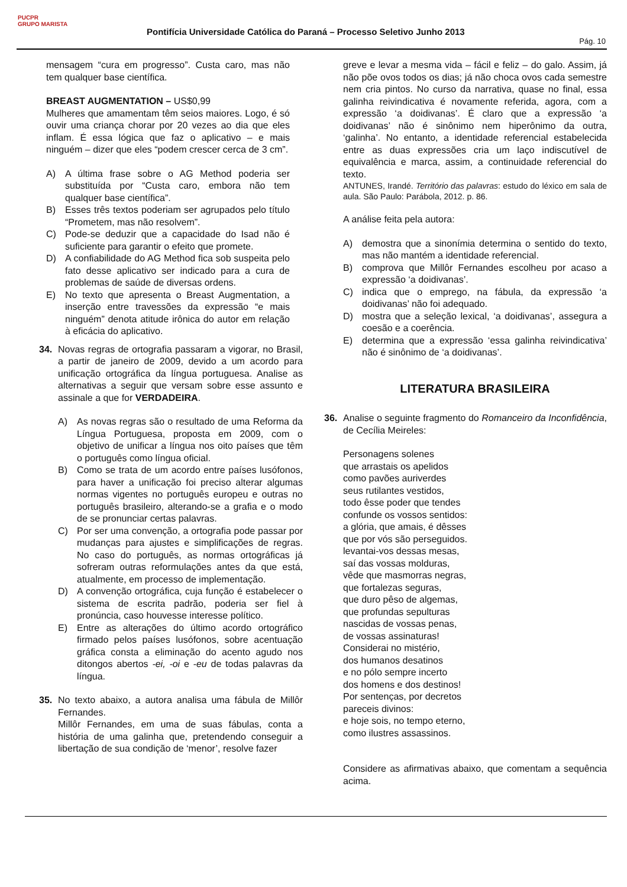PUCPR
GRUPO MARISTA
Pontifícia Universidade Católica do Paraná – Processo Seletivo Junho 2013
Pág. 10
mensagem “cura em progresso”. Custa caro, mas não tem qualquer base científica.
BREAST AUGMENTATION – US$0,99
Mulheres que amamentam têm seios maiores. Logo, é só ouvir uma criança chorar por 20 vezes ao dia que eles inflam. É essa lógica que faz o aplicativo – e mais ninguém – dizer que eles “podem crescer cerca de 3 cm”.
A) A última frase sobre o AG Method poderia ser substituída por “Custa caro, embora não tem qualquer base científica”.
B) Esses três textos poderiam ser agrupados pelo título “Prometem, mas não resolvem”.
C) Pode-se deduzir que a capacidade do Isad não é suficiente para garantir o efeito que promete.
D) A confiabilidade do AG Method fica sob suspeita pelo fato desse aplicativo ser indicado para a cura de problemas de saúde de diversas ordens.
E) No texto que apresenta o Breast Augmentation, a inserção entre travessões da expressão “e mais ninguém” denota atitude irônica do autor em relação à eficácia do aplicativo.
34. Novas regras de ortografia passaram a vigorar, no Brasil, a partir de janeiro de 2009, devido a um acordo para unificação ortográfica da língua portuguesa. Analise as alternativas a seguir que versam sobre esse assunto e assinale a que for VERDADEIRA.
A) As novas regras são o resultado de uma Reforma da Língua Portuguesa, proposta em 2009, com o objetivo de unificar a língua nos oito países que têm o português como língua oficial.
B) Como se trata de um acordo entre países lusófonos, para haver a unificação foi preciso alterar algumas normas vigentes no português europeu e outras no português brasileiro, alterando-se a grafia e o modo de se pronunciar certas palavras.
C) Por ser uma convenção, a ortografia pode passar por mudanças para ajustes e simplificações de regras. No caso do português, as normas ortográficas já sofreram outras reformulações antes da que está, atualmente, em processo de implementação.
D) A convenção ortográfica, cuja função é estabelecer o sistema de escrita padrão, poderia ser fiel à pronúncia, caso houvesse interesse político.
E) Entre as alterações do último acordo ortográfico firmado pelos países lusófonos, sobre acentuação gráfica consta a eliminação do acento agudo nos ditongos abertos -ei, -oi e -eu de todas palavras da língua.
35. No texto abaixo, a autora analisa uma fábula de Millôr Fernandes.
Millôr Fernandes, em uma de suas fábulas, conta a história de uma galinha que, pretendendo conseguir a libertação de sua condição de ‘menor’, resolve fazer
greve e levar a mesma vida – fácil e feliz – do galo. Assim, já não põe ovos todos os dias; já não choca ovos cada semestre nem cria pintos. No curso da narrativa, quase no final, essa galinha reivindicativa é novamente referida, agora, com a expressão ‘a doidivanas’. É claro que a expressão ‘a doidivanas’ não é sinônimo nem hiperônimo da outra, ‘galinha’. No entanto, a identidade referencial estabelecida entre as duas expressões cria um laço indiscutível de equivalência e marca, assim, a continuidade referencial do texto.
ANTUNES, Irandé. Território das palavras: estudo do léxico em sala de aula. São Paulo: Parábola, 2012. p. 86.
A análise feita pela autora:
A) demostra que a sinonímia determina o sentido do texto, mas não mantém a identidade referencial.
B) comprova que Millôr Fernandes escolheu por acaso a expressão ‘a doidivanas’.
C) indica que o emprego, na fábula, da expressão ‘a doidivanas’ não foi adequado.
D) mostra que a seleção lexical, ‘a doidivanas’, assegura a coesão e a coerência.
E) determina que a expressão ‘essa galinha reivindicativa’ não é sinônimo de ‘a doidivanas’.
LITERATURA BRASILEIRA
36. Analise o seguinte fragmento do Romanceiro da Inconfidência, de Cecília Meireles:
Personagens solenes
que arrastais os apelidos
como pavões auriverdes
seus rutilantes vestidos,
todo êsse poder que tendes
confunde os vossos sentidos:
a glória, que amais, é dêsses
que por vós são perseguidos.
levantai-vos dessas mesas,
saí das vossas molduras,
vêde que masmorras negras,
que fortalezas seguras,
que duro pêso de algemas,
que profundas sepulturas
nascidas de vossas penas,
de vossas assinaturas!
Considerai no mistério,
dos humanos desatinos
e no pólo sempre incerto
dos homens e dos destinos!
Por sentenças, por decretos
pareceis divinos:
e hoje sois, no tempo eterno,
como ilustres assassinos.
Considere as afirmativas abaixo, que comentam a sequência acima.